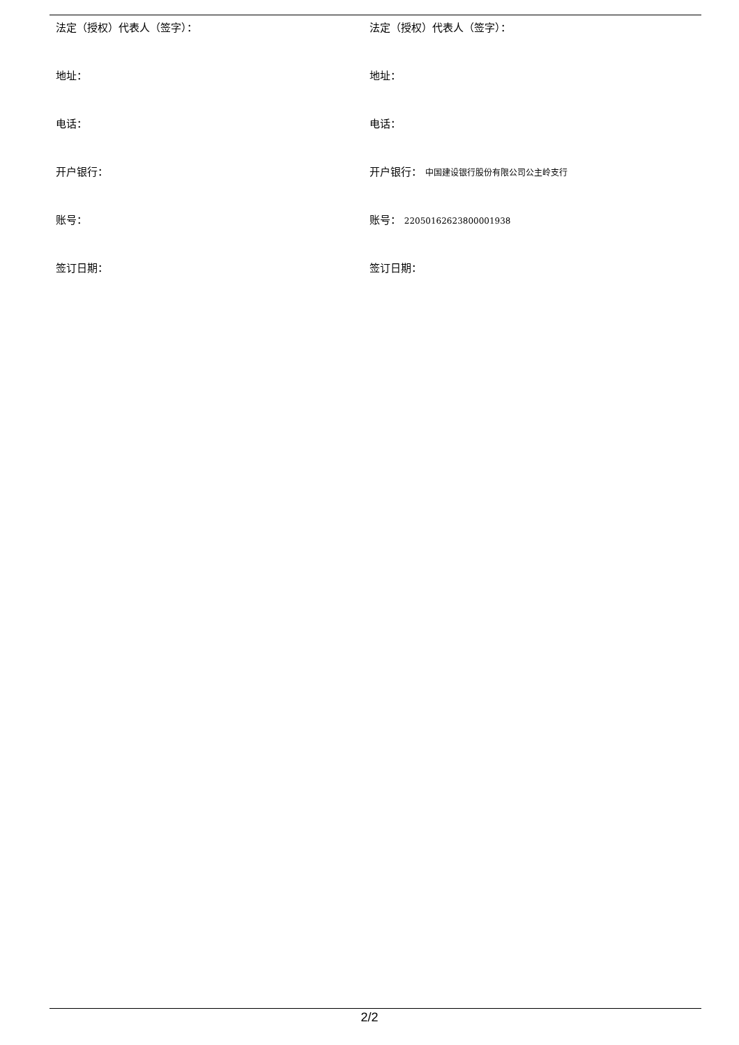法定（授权）代表人（签字）： 法定（授权）代表人（签字）：
地址： 地址：
电话： 电话：
开户银行： 开户银行： 中国建设银行股份有限公司公主岭支行
账号： 账号： 22050162623800001938
签订日期： 签订日期：
2/2